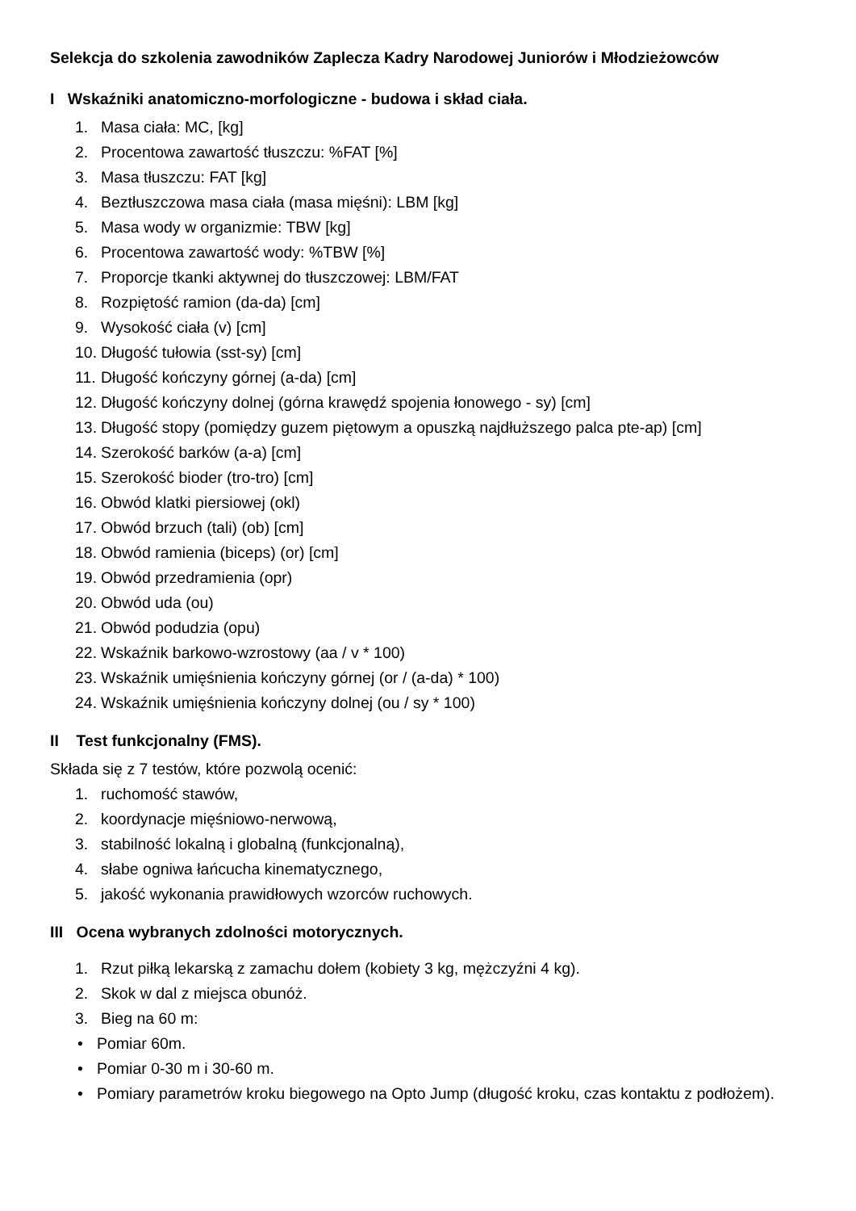Selekcja do szkolenia zawodników Zaplecza Kadry Narodowej Juniorów i Młodzieżowców
I Wskaźniki anatomiczno-morfologiczne - budowa i skład ciała.
1. Masa ciała: MC, [kg]
2. Procentowa zawartość tłuszczu: %FAT [%]
3. Masa tłuszczu: FAT [kg]
4. Beztłuszczowa masa ciała (masa mięśni): LBM [kg]
5. Masa wody w organizmie: TBW [kg]
6. Procentowa zawartość wody: %TBW [%]
7. Proporcje tkanki aktywnej do tłuszczowej: LBM/FAT
8. Rozpiętość ramion (da-da) [cm]
9. Wysokość ciała (v) [cm]
10. Długość tułowia (sst-sy) [cm]
11. Długość kończyny górnej (a-da) [cm]
12. Długość kończyny dolnej (górna krawędź spojenia łonowego - sy) [cm]
13. Długość stopy (pomiędzy guzem piętowym a opuszką najdłuższego palca pte-ap) [cm]
14. Szerokość barków (a-a) [cm]
15. Szerokość bioder (tro-tro) [cm]
16. Obwód klatki piersiowej (okl)
17. Obwód brzuch (tali) (ob) [cm]
18. Obwód ramienia (biceps) (or) [cm]
19. Obwód przedramienia (opr)
20. Obwód uda (ou)
21. Obwód podudzia (opu)
22. Wskaźnik barkowo-wzrostowy (aa / v * 100)
23. Wskaźnik umięśnienia kończyny górnej (or / (a-da) * 100)
24. Wskaźnik umięśnienia kończyny dolnej (ou / sy * 100)
II Test funkcjonalny (FMS).
Składa się z 7 testów, które pozwolą ocenić:
1. ruchomość stawów,
2. koordynacje mięśniowo-nerwową,
3. stabilność lokalną i globalną (funkcjonalną),
4. słabe ogniwa łańcucha kinematycznego,
5. jakość wykonania prawidłowych wzorców ruchowych.
III Ocena wybranych zdolności motorycznych.
1. Rzut piłką lekarską z zamachu dołem (kobiety 3 kg, mężczyźni 4 kg).
2. Skok w dal z miejsca obunóż.
3. Bieg na 60 m:
• Pomiar 60m.
• Pomiar 0-30 m i 30-60 m.
• Pomiary parametrów kroku biegowego na Opto Jump (długość kroku, czas kontaktu z podłożem).